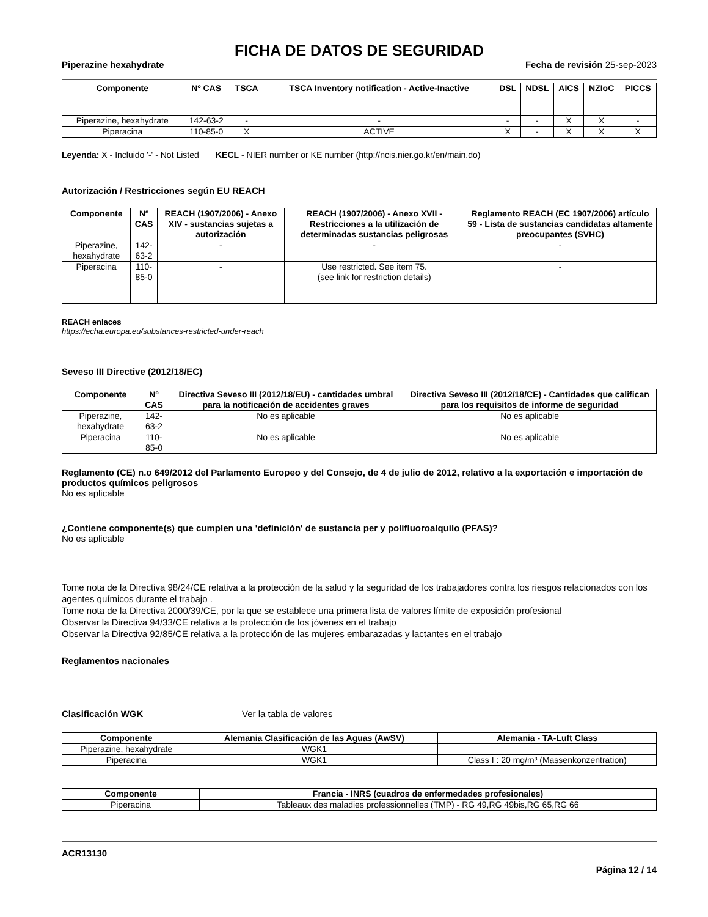FICHA DE DATOS DE SEGURIDAD
Piperazine hexahydrate Fecha de revisión 25-sep-2023
| Componente | Nº CAS | TSCA | TSCA Inventory notification - Active-Inactive | DSL | NDSL | AICS | NZIoC | PICCS |
| --- | --- | --- | --- | --- | --- | --- | --- | --- |
| Piperazine, hexahydrate | 142-63-2 | - | - | - | - | X | X | - |
| Piperacina | 110-85-0 | X | ACTIVE | X | - | X | X | X |
Leyenda: X - Incluido '-' - Not Listed KECL - NIER number or KE number (http://ncis.nier.go.kr/en/main.do)
Autorización / Restricciones según EU REACH
| Componente | Nº CAS | REACH (1907/2006) - Anexo XIV - sustancias sujetas a autorización | REACH (1907/2006) - Anexo XVII - Restricciones a la utilización de determinadas sustancias peligrosas | Reglamento REACH (EC 1907/2006) artículo 59 - Lista de sustancias candidatas altamente preocupantes (SVHC) |
| --- | --- | --- | --- | --- |
| Piperazine, hexahydrate | 142-63-2 | - | - | - |
| Piperacina | 110-85-0 | - | Use restricted. See item 75. (see link for restriction details) | - |
REACH enlaces
https://echa.europa.eu/substances-restricted-under-reach
Seveso III Directive (2012/18/EC)
| Componente | Nº CAS | Directiva Seveso III (2012/18/EU) - cantidades umbral para la notificación de accidentes graves | Directiva Seveso III (2012/18/CE) - Cantidades que califican para los requisitos de informe de seguridad |
| --- | --- | --- | --- |
| Piperazine, hexahydrate | 142-63-2 | No es aplicable | No es aplicable |
| Piperacina | 110-85-0 | No es aplicable | No es aplicable |
Reglamento (CE) n.o 649/2012 del Parlamento Europeo y del Consejo, de 4 de julio de 2012, relativo a la exportación e importación de productos químicos peligrosos
No es aplicable
¿Contiene componente(s) que cumplen una 'definición' de sustancia per y polifluoroalquilo (PFAS)?
No es aplicable
Tome nota de la Directiva 98/24/CE relativa a la protección de la salud y la seguridad de los trabajadores contra los riesgos relacionados con los agentes químicos durante el trabajo .
Tome nota de la Directiva 2000/39/CE, por la que se establece una primera lista de valores límite de exposición profesional
Observar la Directiva 94/33/CE relativa a la protección de los jóvenes en el trabajo
Observar la Directiva 92/85/CE relativa a la protección de las mujeres embarazadas y lactantes en el trabajo
Reglamentos nacionales
Clasificación WGK Ver la tabla de valores
| Componente | Alemania Clasificación de las Aguas (AwSV) | Alemania - TA-Luft Class |
| --- | --- | --- |
| Piperazine, hexahydrate | WGK1 | |
| Piperacina | WGK1 | Class I : 20 mg/m³ (Massenkonzentration) |
| Componente | Francia - INRS (cuadros de enfermedades profesionales) |
| --- | --- |
| Piperacina | Tableaux des maladies professionnelles (TMP) - RG 49,RG 49bis,RG 65,RG 66 |
ACR13130
Página 12 / 14